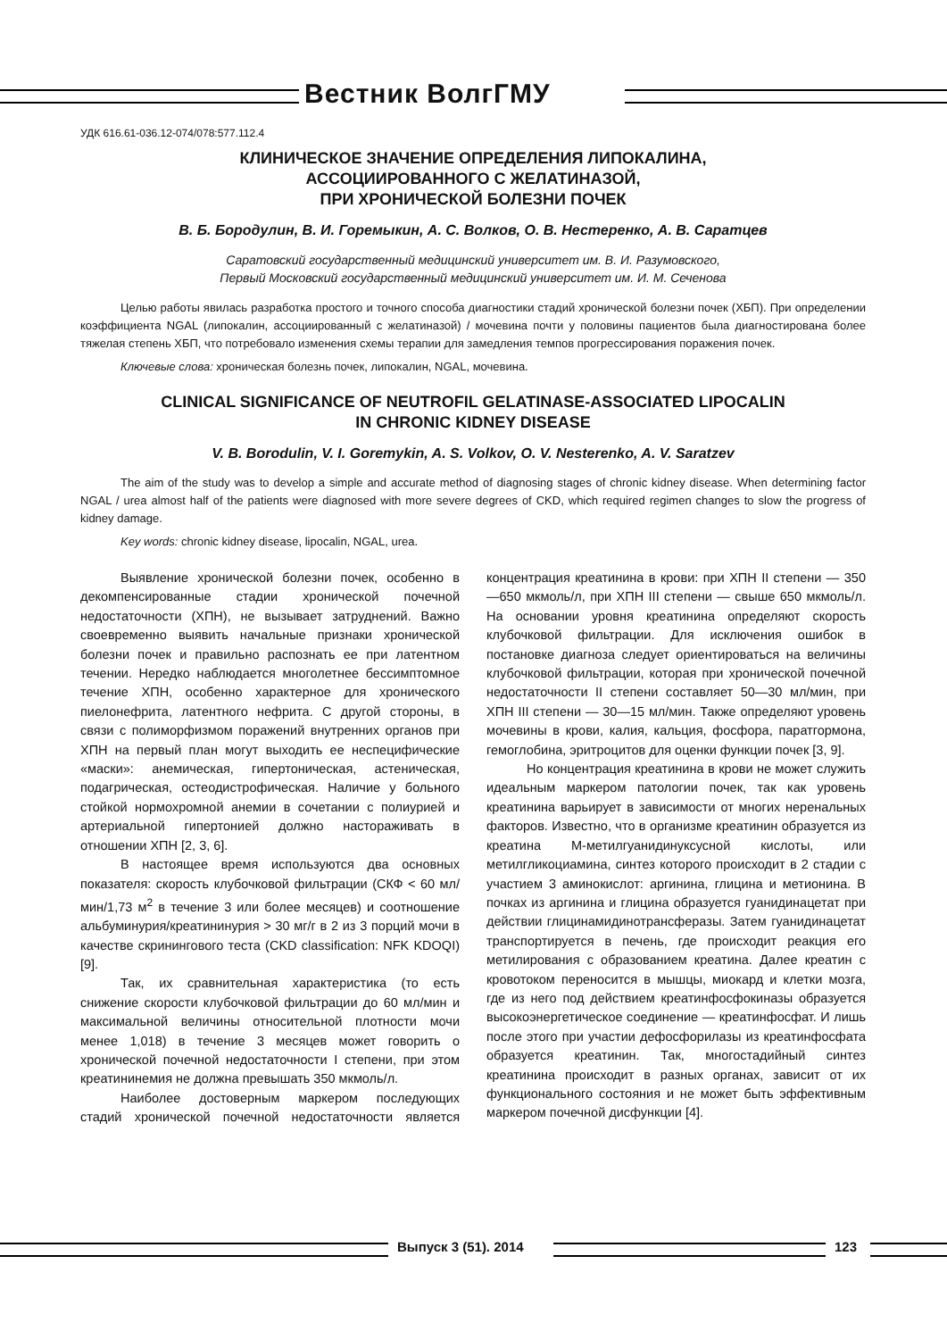Вестник ВолгГМУ
УДК 616.61-036.12-074/078:577.112.4
КЛИНИЧЕСКОЕ ЗНАЧЕНИЕ ОПРЕДЕЛЕНИЯ ЛИПОКАЛИНА,
АССОЦИИРОВАННОГО С ЖЕЛАТИНАЗОЙ,
ПРИ ХРОНИЧЕСКОЙ БОЛЕЗНИ ПОЧЕК
В. Б. Бородулин, В. И. Горемыкин, А. С. Волков, О. В. Нестеренко, А. В. Саратцев
Саратовский государственный медицинский университет им. В. И. Разумовского,
Первый Московский государственный медицинский университет им. И. М. Сеченова
Целью работы явилась разработка простого и точного способа диагностики стадий хронической болезни почек (ХБП). При определении коэффициента NGAL (липокалин, ассоциированный с желатиназой) / мочевина почти у половины пациентов была диагностирована более тяжелая степень ХБП, что потребовало изменения схемы терапии для замедления темпов прогрессирования поражения почек.
Ключевые слова: хроническая болезнь почек, липокалин, NGAL, мочевина.
CLINICAL SIGNIFICANCE OF NEUTROFIL GELATINASE-ASSOCIATED LIPOCALIN
IN CHRONIC KIDNEY DISEASE
V. B. Borodulin, V. I. Goremykin, A. S. Volkov, O. V. Nesterenko, A. V. Saratzev
The aim of the study was to develop a simple and accurate method of diagnosing stages of chronic kidney disease. When determining factor NGAL / urea almost half of the patients were diagnosed with more severe degrees of CKD, which required regimen changes to slow the progress of kidney damage.
Key words: chronic kidney disease, lipocalin, NGAL, urea.
Выявление хронической болезни почек, особенно в декомпенсированные стадии хронической почечной недостаточности (ХПН), не вызывает затруднений. Важно своевременно выявить начальные признаки хронической болезни почек и правильно распознать ее при латентном течении. Нередко наблюдается многолетнее бессимптомное течение ХПН, особенно характерное для хронического пиелонефрита, латентного нефрита. С другой стороны, в связи с полиморфизмом поражений внутренних органов при ХПН на первый план могут выходить ее неспецифические «маски»: анемическая, гипертоническая, астеническая, подагрическая, остеодистрофическая. Наличие у больного стойкой нормохромной анемии в сочетании с полиурией и артериальной гипертонией должно настораживать в отношении ХПН [2, 3, 6].
В настоящее время используются два основных показателя: скорость клубочковой фильтрации (СКФ < 60 мл/мин/1,73 м<sup>2</sup> в течение 3 или более месяцев) и соотношение альбуминурия/креатининурия > 30 мг/г в 2 из 3 порций мочи в качестве скринингового теста (CKD classification: NFK KDOQI) [9].
Так, их сравнительная характеристика (то есть снижение скорости клубочковой фильтрации до 60 мл/мин и максимальной величины относительной плотности мочи менее 1,018) в течение 3 месяцев может говорить о хронической почечной недостаточности I степени, при этом креатининемия не должна превышать 350 мкмоль/л.
Наиболее достоверным маркером последующих стадий хронической почечной недостаточности является концентрация креатинина в крови: при ХПН II степени — 350—650 мкмоль/л, при ХПН III степени — свыше 650 мкмоль/л. На основании уровня креатинина определяют скорость клубочковой фильтрации. Для исключения ошибок в постановке диагноза следует ориентироваться на величины клубочковой фильтрации, которая при хронической почечной недостаточности II степени составляет 50—30 мл/мин, при ХПН III степени — 30—15 мл/мин. Также определяют уровень мочевины в крови, калия, кальция, фосфора, паратгормона, гемоглобина, эритроцитов для оценки функции почек [3, 9].
Но концентрация креатинина в крови не может служить идеальным маркером патологии почек, так как уровень креатинина варьирует в зависимости от многих неренальных факторов. Известно, что в организме креатинин образуется из креатина М-метилгуанидинуксусной кислоты, или метилгликоциамина, синтез которого происходит в 2 стадии с участием 3 аминокислот: аргинина, глицина и метионина. В почках из аргинина и глицина образуется гуанидинацетат при действии глицинамидинотрансферазы. Затем гуанидинацетат транспортируется в печень, где происходит реакция его метилирования с образованием креатина. Далее креатин с кровотоком переносится в мышцы, миокард и клетки мозга, где из него под действием креатинфосфокиназы образуется высокоэнергетическое соединение — креатинфосфат. И лишь после этого при участии дефосфорилазы из креатинфосфата образуется креатинин. Так, многостадийный синтез креатинина происходит в разных органах, зависит от их функционального состояния и не может быть эффективным маркером почечной дисфункции [4].
Выпуск 3 (51). 2014 123